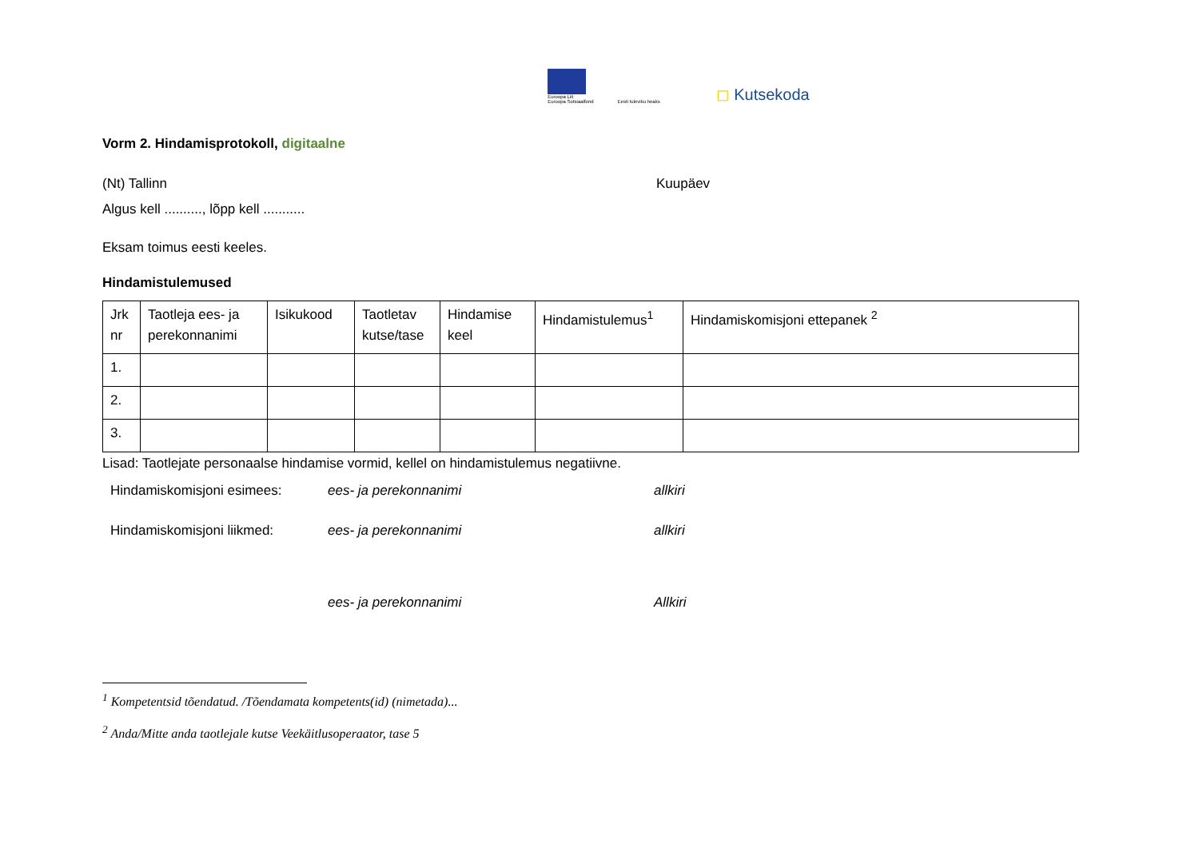Euroopa Liit
Euroopa Sotsiaalfond
Eesti tuleviku heaks
◻ Kutsekoda
Vorm 2. Hindamisprotokoll, digitaalne
(Nt) Tallinn Kuupäev
Algus kell .........., lõpp kell ...........
Eksam toimus eesti keeles.
Hindamistulemused
| Jrk nr | Taotleja ees- ja perekonnanimi | Isikukood | Taotletav kutse/tase | Hindamise keel | Hindamistulemus<sup>1</sup> | Hindamiskomisjoni ettepanek <sup>2</sup> |
| --- | --- | --- | --- | --- | --- | --- |
| 1. | | | | | | |
| 2. | | | | | | |
| 3. | | | | | | |
Lisad: Taotlejate personaalse hindamise vormid, kellel on hindamistulemus negatiivne.
Hindamiskomisjoni esimees: ees- ja perekonnanimi allkiri Hindamiskomisjoni liikmed: ees- ja perekonnanimi allkiri ees- ja perekonnanimi Allkiri
<sup>1</sup> Kompetentsid tõendatud. /Tõendamata kompetents(id) (nimetada)...
<sup>2</sup> Anda/Mitte anda taotlejale kutse Veekäitlusoperaator, tase 5